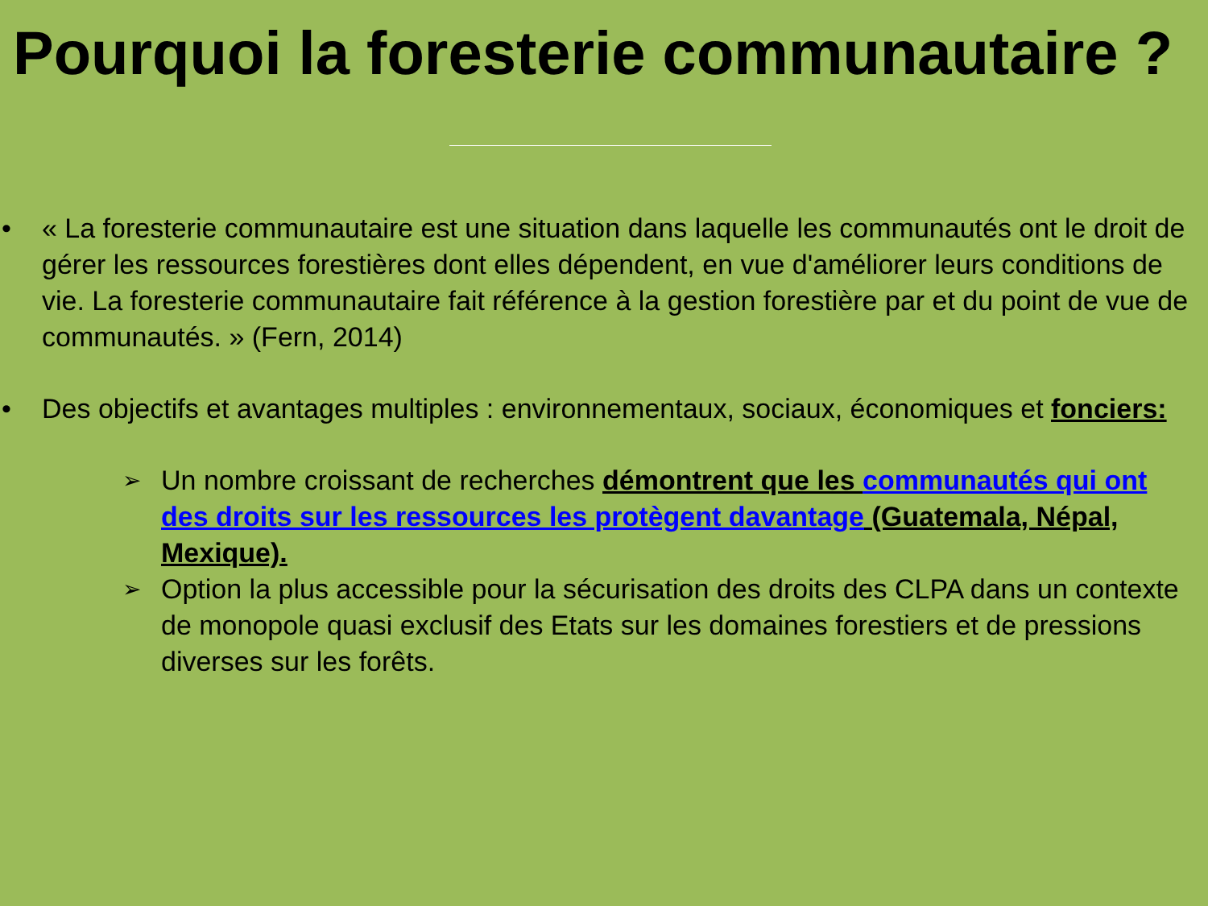Pourquoi la foresterie communautaire ?
• « La foresterie communautaire est une situation dans laquelle les communautés ont le droit de gérer les ressources forestières dont elles dépendent, en vue d'améliorer leurs conditions de vie. La foresterie communautaire fait référence à la gestion forestière par et du point de vue de communautés. » (Fern, 2014)
• Des objectifs et avantages multiples : environnementaux, sociaux, économiques et fonciers:
➢
Un nombre croissant de recherches démontrent que les communautés qui ont des droits sur les ressources les protègent davantage (Guatemala, Népal, Mexique).
➢
Option la plus accessible pour la sécurisation des droits des CLPA dans un contexte de monopole quasi exclusif des Etats sur les domaines forestiers et de pressions diverses sur les forêts.